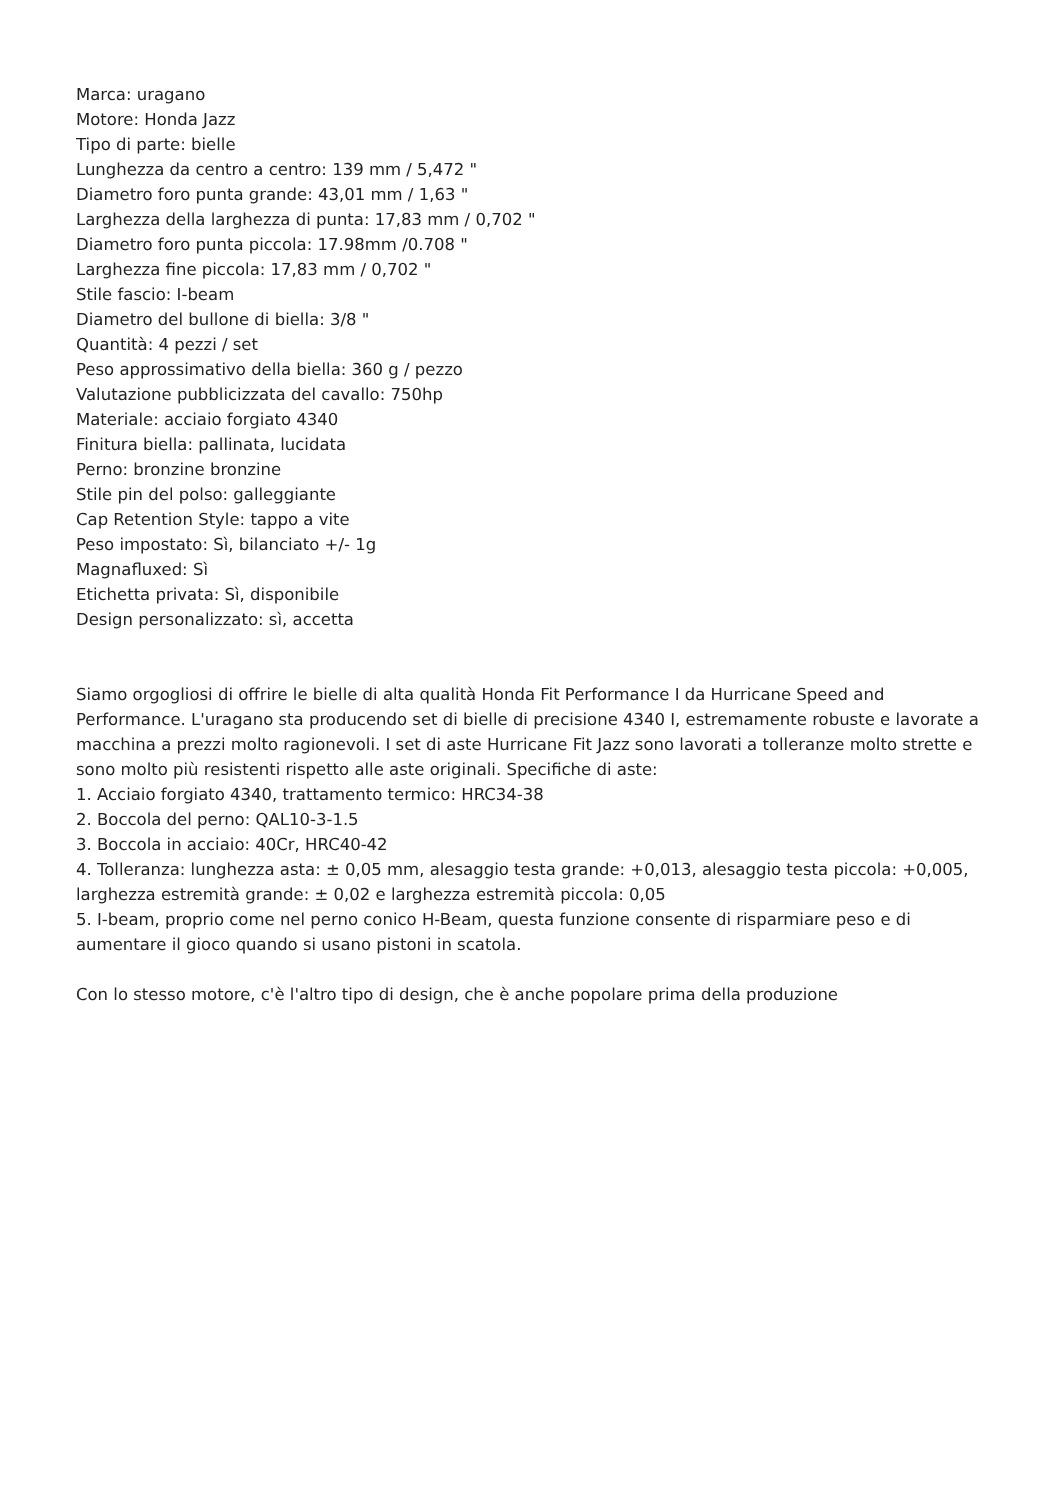Marca: uragano
Motore: Honda Jazz
Tipo di parte: bielle
Lunghezza da centro a centro: 139 mm / 5,472 "
Diametro foro punta grande: 43,01 mm / 1,63 "
Larghezza della larghezza di punta: 17,83 mm / 0,702 "
Diametro foro punta piccola: 17.98mm /0.708 "
Larghezza fine piccola: 17,83 mm / 0,702 "
Stile fascio: I-beam
Diametro del bullone di biella: 3/8 "
Quantità: 4 pezzi / set
Peso approssimativo della biella: 360 g / pezzo
Valutazione pubblicizzata del cavallo: 750hp
Materiale: acciaio forgiato 4340
Finitura biella: pallinata, lucidata
Perno: bronzine bronzine
Stile pin del polso: galleggiante
Cap Retention Style: tappo a vite
Peso impostato: Sì, bilanciato +/- 1g
Magnafluxed: Sì
Etichetta privata: Sì, disponibile
Design personalizzato: sì, accetta
Siamo orgogliosi di offrire le bielle di alta qualità Honda Fit Performance I da Hurricane Speed and Performance. L'uragano sta producendo set di bielle di precisione 4340 I, estremamente robuste e lavorate a macchina a prezzi molto ragionevoli. I set di aste Hurricane Fit Jazz sono lavorati a tolleranze molto strette e sono molto più resistenti rispetto alle aste originali. Specifiche di aste:
1. Acciaio forgiato 4340, trattamento termico: HRC34-38
2. Boccola del perno: QAL10-3-1.5
3. Boccola in acciaio: 40Cr, HRC40-42
4. Tolleranza: lunghezza asta: ± 0,05 mm, alesaggio testa grande: +0,013, alesaggio testa piccola: +0,005, larghezza estremità grande: ± 0,02 e larghezza estremità piccola: 0,05
5. I-beam, proprio come nel perno conico H-Beam, questa funzione consente di risparmiare peso e di aumentare il gioco quando si usano pistoni in scatola.
Con lo stesso motore, c'è l'altro tipo di design, che è anche popolare prima della produzione